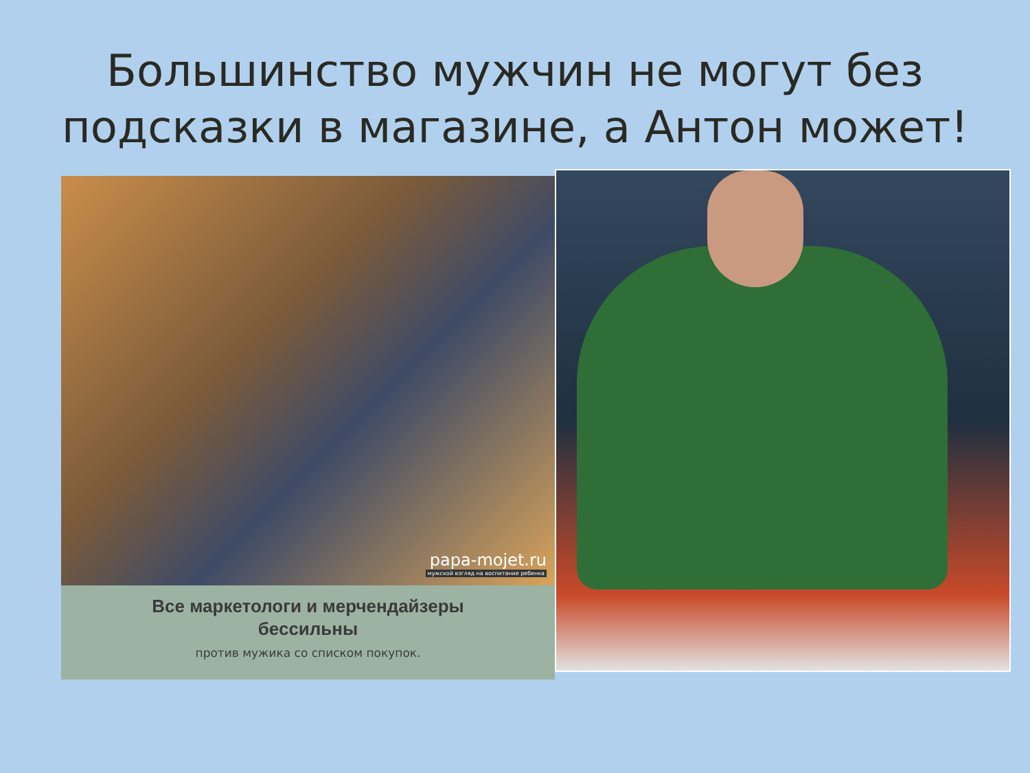Большинство мужчин не могут без
подсказки в магазине, а Антон может!
papa-mojet.ru
мужской взгляд на воспитание ребенка
Все маркетологи и мерчендайзеры
бессильны
против мужика со списком покупок.